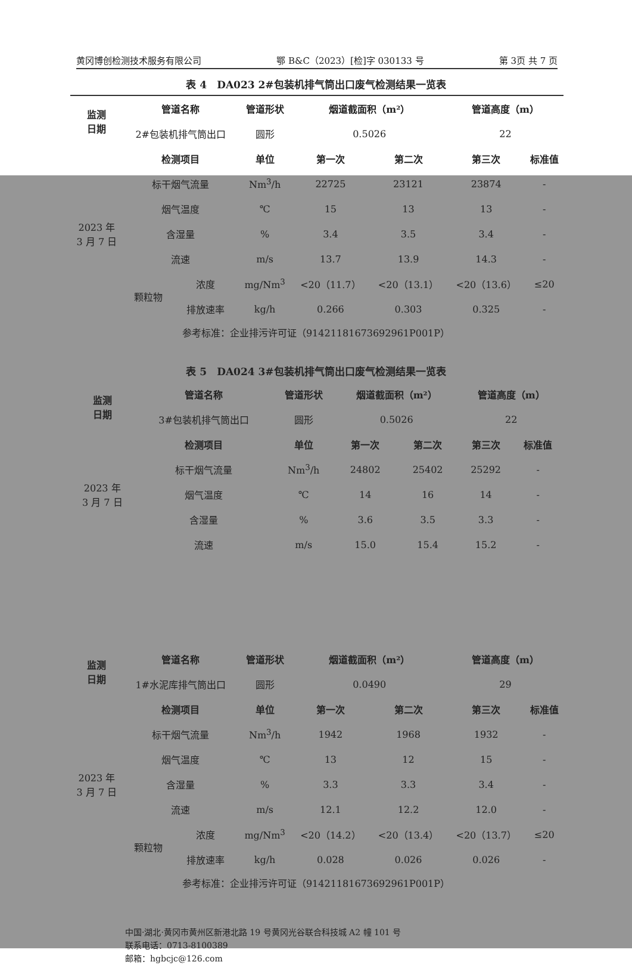黄冈博创检测技术服务有限公司 鄂 B&C（2023）[检]字 030133 号 第 3页 共 7 页
表 4　DA023 2#包装机排气筒出口废气检测结果一览表
| 监测 日期 | 管道名称 | | 管道形状 | 烟道截面积（m²） | | 管道高度（m） | |
| --- | --- | --- | --- | --- | --- | --- | --- |
| | 2#包装机排气筒出口 | | 圆形 | 0.5026 | | 22 | |
| 2023 年 3 月 7 日 | 检测项目 | | 单位 | 第一次 | 第二次 | 第三次 | 标准值 |
| | 标干烟气流量 | | Nm<sup>3</sup>/h | 22725 | 23121 | 23874 | - |
| | 烟气温度 | | ℃ | 15 | 13 | 13 | - |
| | 含湿量 | | % | 3.4 | 3.5 | 3.4 | - |
| | 流速 | | m/s | 13.7 | 13.9 | 14.3 | - |
| | 颗粒物 | 浓度 | mg/Nm<sup>3</sup> | <20（11.7） | <20（13.1） | <20（13.6） | ≤20 |
| | | 排放速率 | kg/h | 0.266 | 0.303 | 0.325 | - |
参考标准：企业排污许可证（91421181673692961P001P）
表 5　DA024 3#包装机排气筒出口废气检测结果一览表
| 监测 日期 | 管道名称 | 管道形状 | 烟道截面积（m²） | | 管道高度（m） | |
| --- | --- | --- | --- | --- | --- | --- |
| | 3#包装机排气筒出口 | 圆形 | 0.5026 | | 22 | |
| 2023 年 3 月 7 日 | 检测项目 | 单位 | 第一次 | 第二次 | 第三次 | 标准值 |
| | 标干烟气流量 | Nm<sup>3</sup>/h | 24802 | 25402 | 25292 | - |
| | 烟气温度 | ℃ | 14 | 16 | 14 | - |
| | 含湿量 | % | 3.6 | 3.5 | 3.3 | - |
| | 流速 | m/s | 15.0 | 15.4 | 15.2 | - |
| 监测 日期 | 管道名称 | | 管道形状 | 烟道截面积（m²） | | 管道高度（m） | |
| --- | --- | --- | --- | --- | --- | --- | --- |
| | 1#水泥库排气筒出口 | | 圆形 | 0.0490 | | 29 | |
| 2023 年 3 月 7 日 | 检测项目 | | 单位 | 第一次 | 第二次 | 第三次 | 标准值 |
| | 标干烟气流量 | | Nm<sup>3</sup>/h | 1942 | 1968 | 1932 | - |
| | 烟气温度 | | ℃ | 13 | 12 | 15 | - |
| | 含湿量 | | % | 3.3 | 3.3 | 3.4 | - |
| | 流速 | | m/s | 12.1 | 12.2 | 12.0 | - |
| | 颗粒物 | 浓度 | mg/Nm<sup>3</sup> | <20（14.2） | <20（13.4） | <20（13.7） | ≤20 |
| | | 排放速率 | kg/h | 0.028 | 0.026 | 0.026 | - |
参考标准：企业排污许可证（91421181673692961P001P）
中国·湖北·黄冈市黄州区新港北路 19 号黄冈光谷联合科技城 A2 幢 101 号
联系电话：0713-8100389
邮箱：hgbcjc@126.com